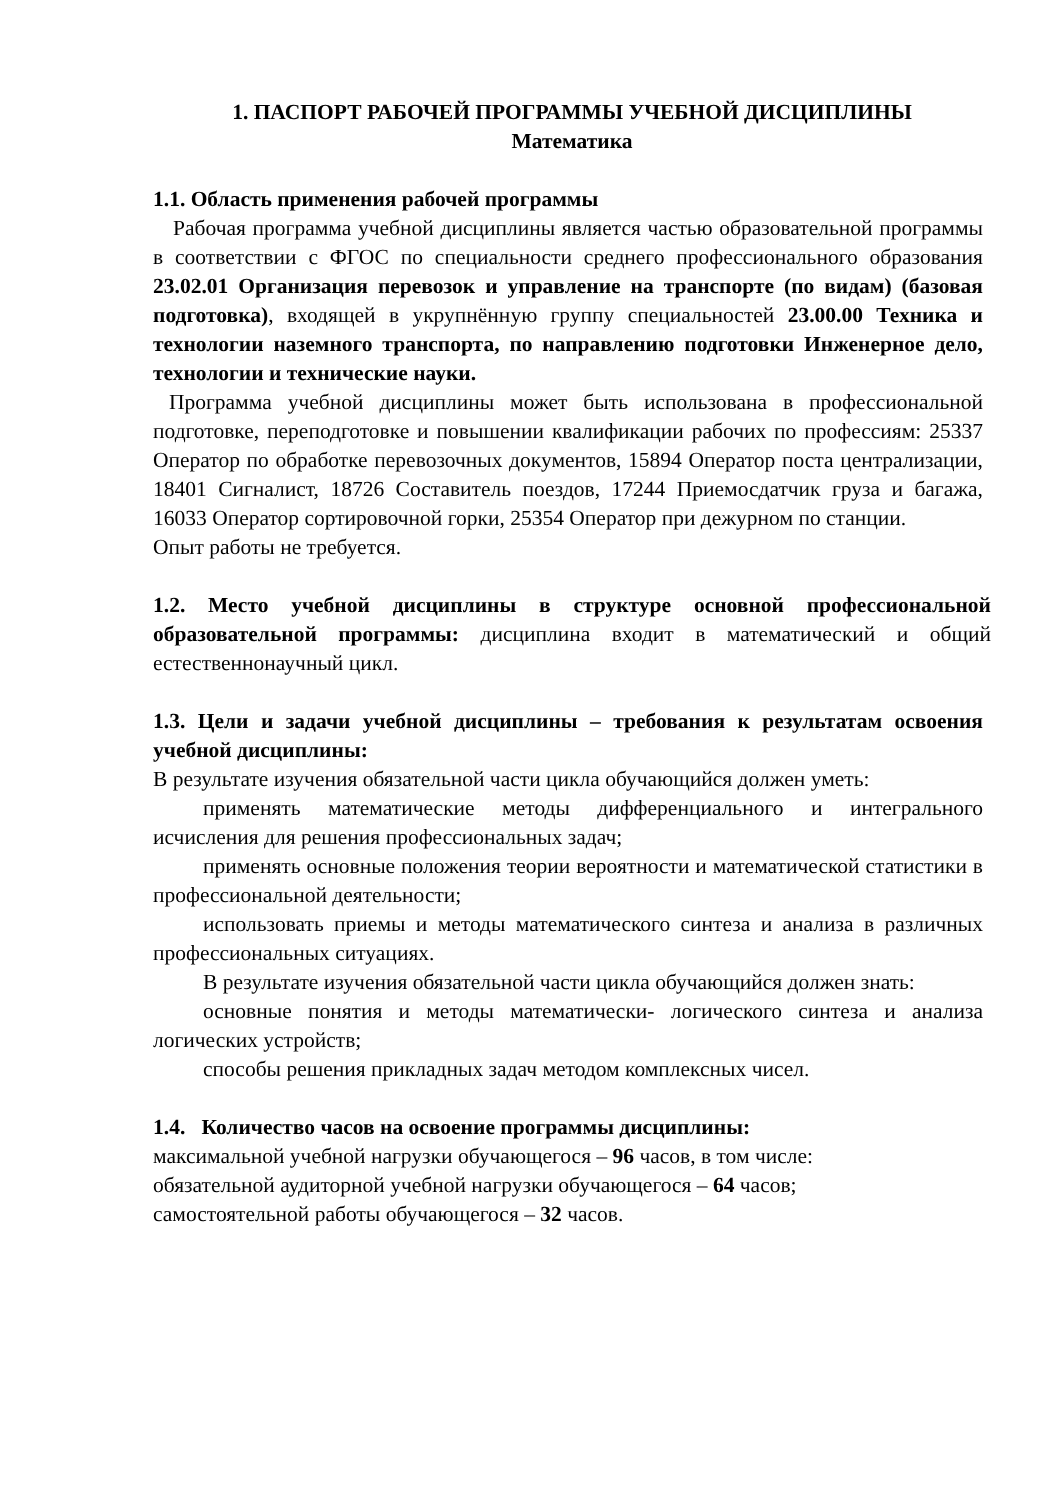1. ПАСПОРТ РАБОЧЕЙ ПРОГРАММЫ УЧЕБНОЙ ДИСЦИПЛИНЫ
Математика
1.1. Область применения рабочей программы
Рабочая программа учебной дисциплины является частью образовательной программы в соответствии с ФГОС по специальности среднего профессионального образования 23.02.01 Организация перевозок и управление на транспорте (по видам) (базовая подготовка), входящей в укрупнённую группу специальностей 23.00.00 Техника и технологии наземного транспорта, по направлению подготовки Инженерное дело, технологии и технические науки.
Программа учебной дисциплины может быть использована в профессиональной подготовке, переподготовке и повышении квалификации рабочих по профессиям: 25337 Оператор по обработке перевозочных документов, 15894 Оператор поста централизации, 18401 Сигналист, 18726 Составитель поездов, 17244 Приемосдатчик груза и багажа, 16033 Оператор сортировочной горки, 25354 Оператор при дежурном по станции.
Опыт работы не требуется.
1.2. Место учебной дисциплины в структуре основной профессиональной образовательной программы: дисциплина входит в математический и общий естественнонаучный цикл.
1.3. Цели и задачи учебной дисциплины – требования к результатам освоения учебной дисциплины:
В результате изучения обязательной части цикла обучающийся должен уметь:
применять математические методы дифференциального и интегрального исчисления для решения профессиональных задач;
применять основные положения теории вероятности и математической статистики в профессиональной деятельности;
использовать приемы и методы математического синтеза и анализа в различных профессиональных ситуациях.
В результате изучения обязательной части цикла обучающийся должен знать:
основные понятия и методы математически- логического синтеза и анализа логических устройств;
способы решения прикладных задач методом комплексных чисел.
1.4. Количество часов на освоение программы дисциплины:
максимальной учебной нагрузки обучающегося – 96 часов, в том числе:
обязательной аудиторной учебной нагрузки обучающегося – 64 часов;
самостоятельной работы обучающегося – 32 часов.